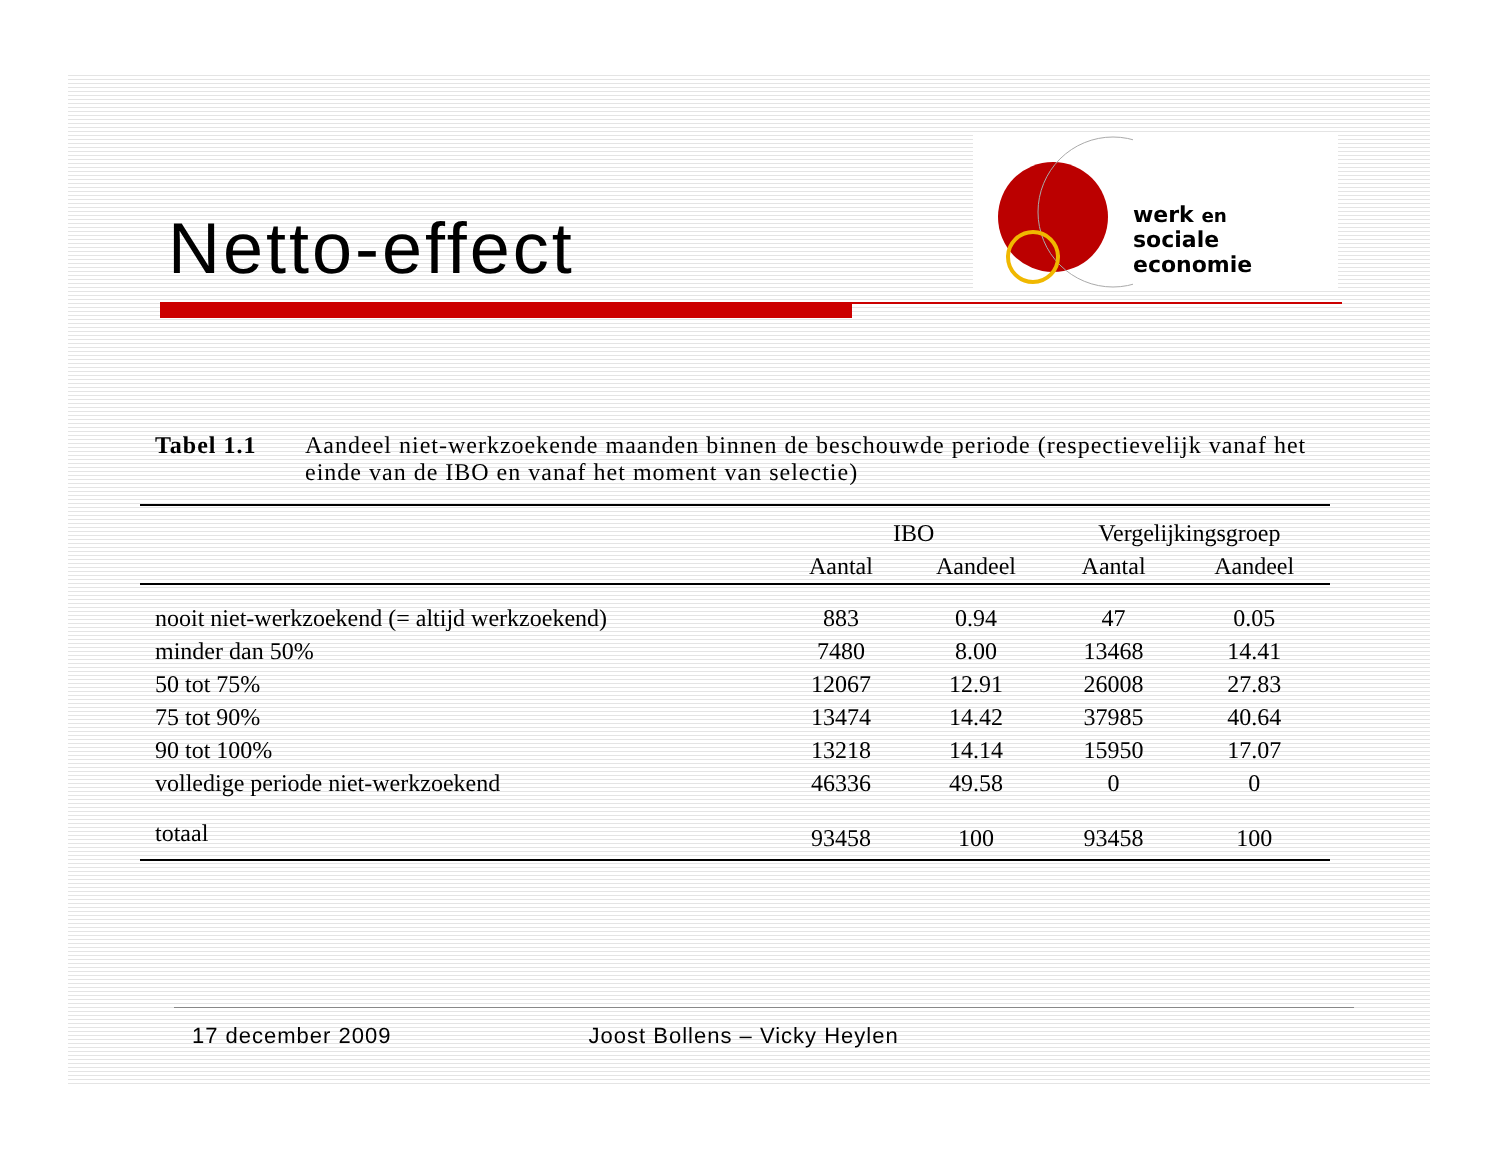Netto-effect
werk en
sociale economie
Tabel 1.1 Aandeel niet-werkzoekende maanden binnen de beschouwde periode (respectievelijk vanaf het einde van de IBO en vanaf het moment van selectie)
| | IBO | | Vergelijkingsgroep | |
| --- | --- | --- | --- | --- |
| | Aantal | Aandeel | Aantal | Aandeel |
| nooit niet-werkzoekend (= altijd werkzoekend) | 883 | 0.94 | 47 | 0.05 |
| minder dan 50% | 7480 | 8.00 | 13468 | 14.41 |
| 50 tot 75% | 12067 | 12.91 | 26008 | 27.83 |
| 75 tot 90% | 13474 | 14.42 | 37985 | 40.64 |
| 90 tot 100% | 13218 | 14.14 | 15950 | 17.07 |
| volledige periode niet-werkzoekend | 46336 | 49.58 | 0 | 0 |
| totaal | 93458 | 100 | 93458 | 100 |
17 december 2009 Joost Bollens – Vicky Heylen